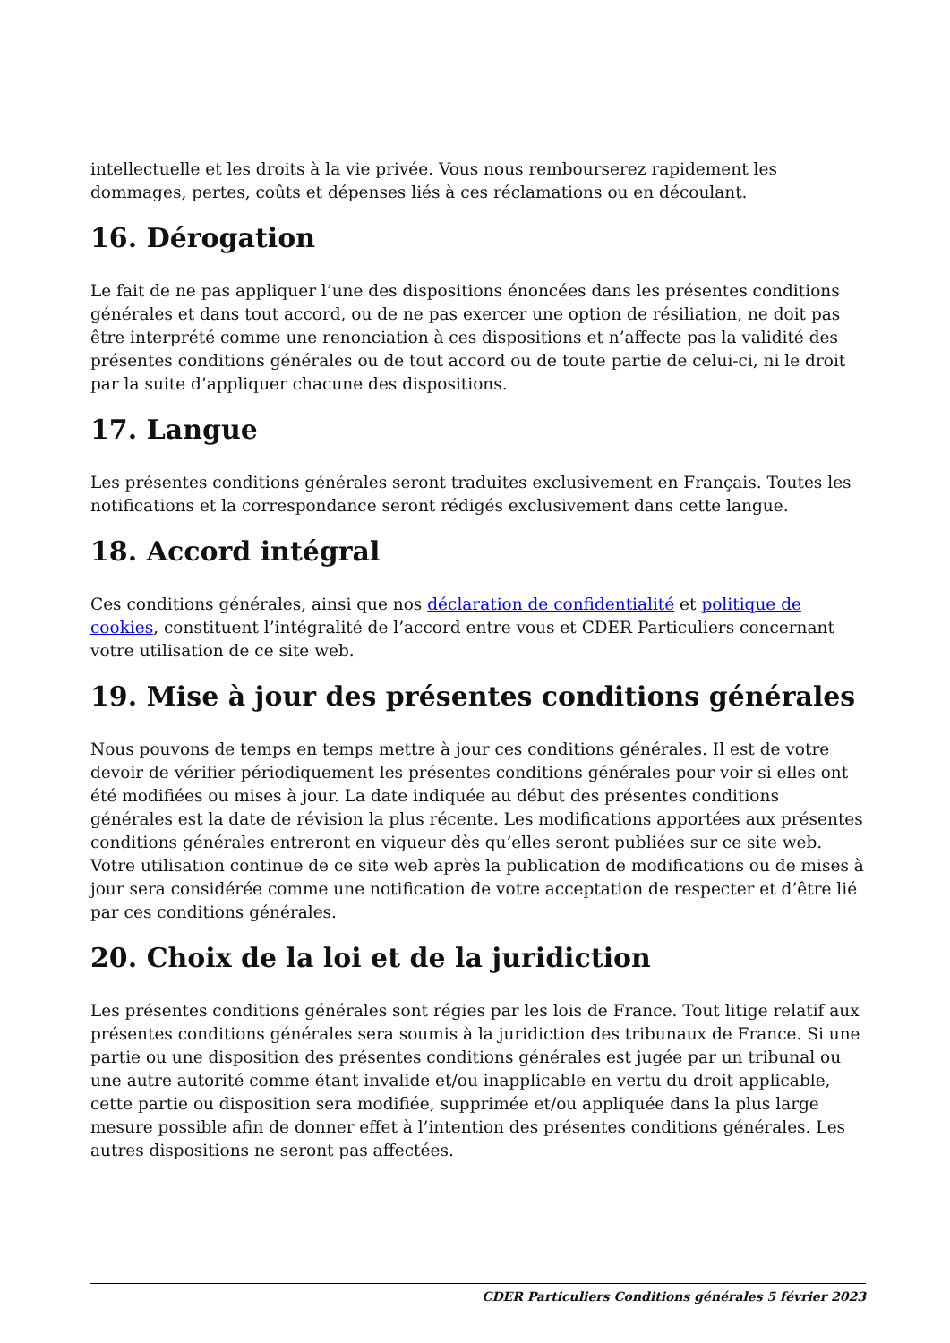intellectuelle et les droits à la vie privée. Vous nous rembourserez rapidement les dommages, pertes, coûts et dépenses liés à ces réclamations ou en découlant.
16. Dérogation
Le fait de ne pas appliquer l’une des dispositions énoncées dans les présentes conditions générales et dans tout accord, ou de ne pas exercer une option de résiliation, ne doit pas être interprété comme une renonciation à ces dispositions et n’affecte pas la validité des présentes conditions générales ou de tout accord ou de toute partie de celui-ci, ni le droit par la suite d’appliquer chacune des dispositions.
17. Langue
Les présentes conditions générales seront traduites exclusivement en Français. Toutes les notifications et la correspondance seront rédigés exclusivement dans cette langue.
18. Accord intégral
Ces conditions générales, ainsi que nos déclaration de confidentialité et politique de cookies, constituent l’intégralité de l’accord entre vous et CDER Particuliers concernant votre utilisation de ce site web.
19. Mise à jour des présentes conditions générales
Nous pouvons de temps en temps mettre à jour ces conditions générales. Il est de votre devoir de vérifier périodiquement les présentes conditions générales pour voir si elles ont été modifiées ou mises à jour. La date indiquée au début des présentes conditions générales est la date de révision la plus récente. Les modifications apportées aux présentes conditions générales entreront en vigueur dès qu’elles seront publiées sur ce site web. Votre utilisation continue de ce site web après la publication de modifications ou de mises à jour sera considérée comme une notification de votre acceptation de respecter et d’être lié par ces conditions générales.
20. Choix de la loi et de la juridiction
Les présentes conditions générales sont régies par les lois de France. Tout litige relatif aux présentes conditions générales sera soumis à la juridiction des tribunaux de France. Si une partie ou une disposition des présentes conditions générales est jugée par un tribunal ou une autre autorité comme étant invalide et/ou inapplicable en vertu du droit applicable, cette partie ou disposition sera modifiée, supprimée et/ou appliquée dans la plus large mesure possible afin de donner effet à l’intention des présentes conditions générales. Les autres dispositions ne seront pas affectées.
CDER Particuliers Conditions générales 5 février 2023